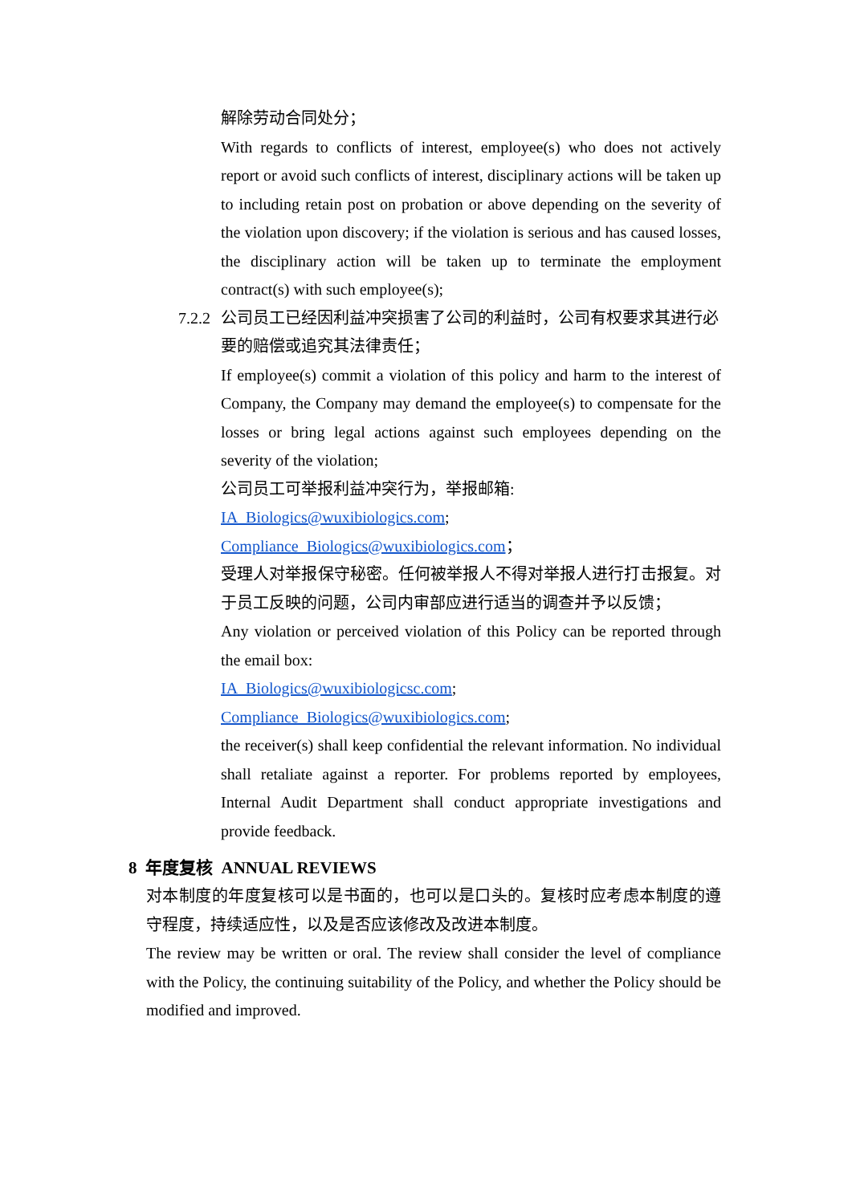解除劳动合同处分；
With regards to conflicts of interest, employee(s) who does not actively report or avoid such conflicts of interest, disciplinary actions will be taken up to including retain post on probation or above depending on the severity of the violation upon discovery; if the violation is serious and has caused losses, the disciplinary action will be taken up to terminate the employment contract(s) with such employee(s);
7.2.2 公司员工已经因利益冲突损害了公司的利益时，公司有权要求其进行必要的赔偿或追究其法律责任；
If employee(s) commit a violation of this policy and harm to the interest of Company, the Company may demand the employee(s) to compensate for the losses or bring legal actions against such employees depending on the severity of the violation;
公司员工可举报利益冲突行为，举报邮箱:
IA_Biologics@wuxibiologics.com;
Compliance_Biologics@wuxibiologics.com；
受理人对举报保守秘密。任何被举报人不得对举报人进行打击报复。对于员工反映的问题，公司内审部应进行适当的调查并予以反馈；
Any violation or perceived violation of this Policy can be reported through the email box:
IA_Biologics@wuxibiologicsc.com;
Compliance_Biologics@wuxibiologics.com;
the receiver(s) shall keep confidential the relevant information. No individual shall retaliate against a reporter. For problems reported by employees, Internal Audit Department shall conduct appropriate investigations and provide feedback.
8 年度复核 ANNUAL REVIEWS
对本制度的年度复核可以是书面的，也可以是口头的。复核时应考虑本制度的遵守程度，持续适应性，以及是否应该修改及改进本制度。
The review may be written or oral. The review shall consider the level of compliance with the Policy, the continuing suitability of the Policy, and whether the Policy should be modified and improved.